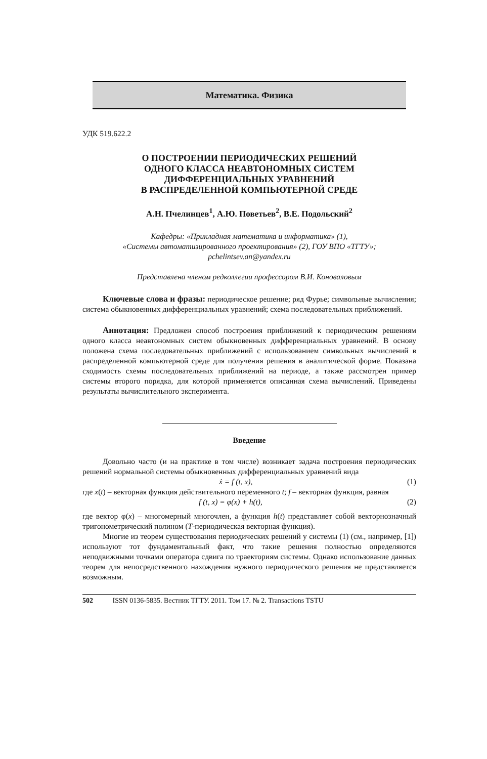Математика. Физика
УДК 519.622.2
О ПОСТРОЕНИИ ПЕРИОДИЧЕСКИХ РЕШЕНИЙ
ОДНОГО КЛАССА НЕАВТОНОМНЫХ СИСТЕМ
ДИФФЕРЕНЦИАЛЬНЫХ УРАВНЕНИЙ
В РАСПРЕДЕЛЕННОЙ КОМПЬЮТЕРНОЙ СРЕДЕ
А.Н. Пчелинцев<sup>1</sup>, А.Ю. Поветьев<sup>2</sup>, В.Е. Подольский<sup>2</sup>
Кафедры: «Прикладная математика и информатика» (1),
«Системы автоматизированного проектирования» (2), ГОУ ВПО «ТГТУ»;
pchelintsev.an@yandex.ru
Представлена членом редколлегии профессором В.И. Коноваловым
Ключевые слова и фразы: периодическое решение; ряд Фурье; символьные вычисления; система обыкновенных дифференциальных уравнений; схема последовательных приближений.
Аннотация: Предложен способ построения приближений к периодическим решениям одного класса неавтономных систем обыкновенных дифференциальных уравнений. В основу положена схема последовательных приближений с использованием символьных вычислений в распределенной компьютерной среде для получения решения в аналитической форме. Показана сходимость схемы последовательных приближений на периоде, а также рассмотрен пример системы второго порядка, для которой применяется описанная схема вычислений. Приведены результаты вычислительного эксперимента.
Введение
Довольно часто (и на практике в том числе) возникает задача построения периодических решений нормальной системы обыкновенных дифференциальных уравнений вида
ẋ = f (t, x), (1)
где x(t) – векторная функция действительного переменного t; f – векторная функция, равная
f (t, x) = φ(x) + h(t), (2)
где вектор φ(x) – многомерный многочлен, а функция h(t) представляет собой векторнозначный тригонометрический полином (T-периодическая векторная функция).
Многие из теорем существования периодических решений у системы (1) (см., например, [1]) используют тот фундаментальный факт, что такие решения полностью определяются неподвижными точками оператора сдвига по траекториям системы. Однако использование данных теорем для непосредственного нахождения нужного периодического решения не представляется возможным.
502 ISSN 0136-5835. Вестник ТГТУ. 2011. Том 17. № 2. Transactions TSTU